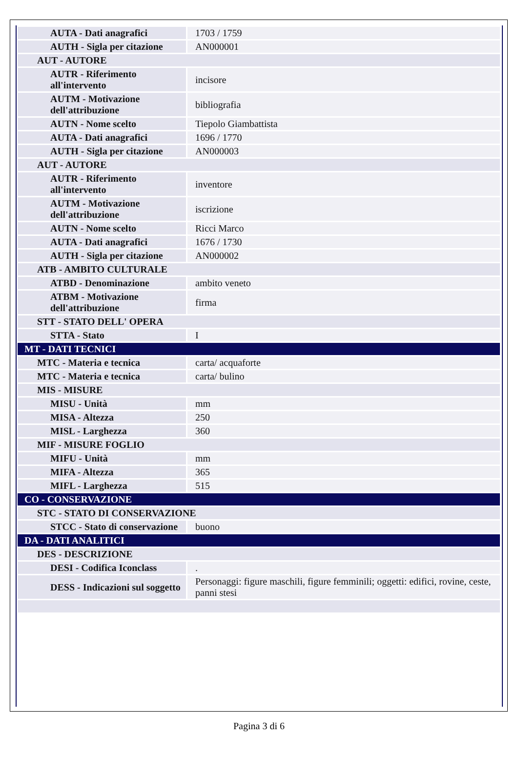| AUTA - Dati anagrafici | 1703 / 1759 |
| AUTH - Sigla per citazione | AN000001 |
| AUT - AUTORE | |
| AUTR - Riferimento all'intervento | incisore |
| AUTM - Motivazione dell'attribuzione | bibliografia |
| AUTN - Nome scelto | Tiepolo Giambattista |
| AUTA - Dati anagrafici | 1696 / 1770 |
| AUTH - Sigla per citazione | AN000003 |
| AUT - AUTORE | |
| AUTR - Riferimento all'intervento | inventore |
| AUTM - Motivazione dell'attribuzione | iscrizione |
| AUTN - Nome scelto | Ricci Marco |
| AUTA - Dati anagrafici | 1676 / 1730 |
| AUTH - Sigla per citazione | AN000002 |
| ATB - AMBITO CULTURALE | |
| ATBD - Denominazione | ambito veneto |
| ATBM - Motivazione dell'attribuzione | firma |
| STT - STATO DELL' OPERA | |
| STTA - Stato | I |
| MT - DATI TECNICI | |
| MTC - Materia e tecnica | carta/ acquaforte |
| MTC - Materia e tecnica | carta/ bulino |
| MIS - MISURE | |
| MISU - Unità | mm |
| MISA - Altezza | 250 |
| MISL - Larghezza | 360 |
| MIF - MISURE FOGLIO | |
| MIFU - Unità | mm |
| MIFA - Altezza | 365 |
| MIFL - Larghezza | 515 |
| CO - CONSERVAZIONE | |
| STC - STATO DI CONSERVAZIONE | |
| STCC - Stato di conservazione | buono |
| DA - DATI ANALITICI | |
| DES - DESCRIZIONE | |
| DESI - Codifica Iconclass | . |
| DESS - Indicazioni sul soggetto | Personaggi: figure maschili, figure femminili; oggetti: edifici, rovine, ceste, panni stesi |
Pagina 3 di 6